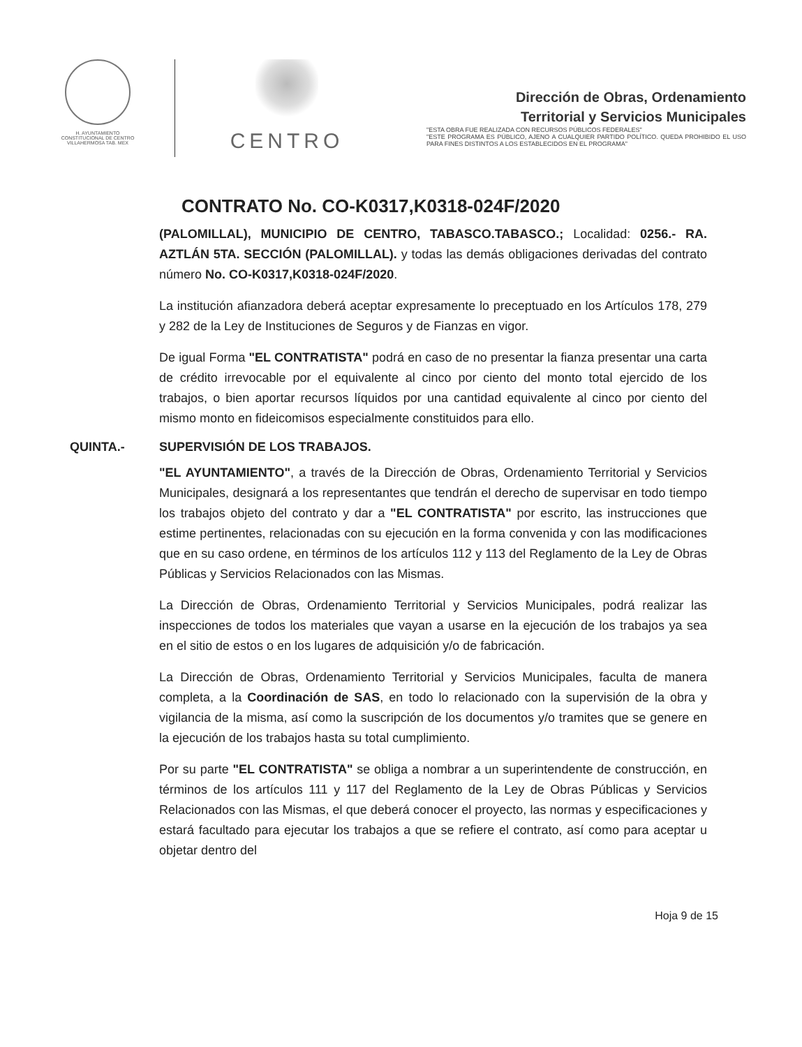H. AYUNTAMIENTO
CONSTITUCIONAL DE CENTRO
VILLAHERMOSA TAB. MEX
CENTRO
Dirección de Obras, Ordenamiento
Territorial y Servicios Municipales
"ESTA OBRA FUE REALIZADA CON RECURSOS PÚBLICOS FEDERALES"
"ESTE PROGRAMA ES PÚBLICO, AJENO A CUALQUIER PARTIDO POLÍTICO. QUEDA PROHIBIDO EL USO PARA FINES DISTINTOS A LOS ESTABLECIDOS EN EL PROGRAMA"
CONTRATO No. CO-K0317,K0318-024F/2020
(PALOMILLAL), MUNICIPIO DE CENTRO, TABASCO.TABASCO.; Localidad: 0256.- RA. AZTLÁN 5TA. SECCIÓN (PALOMILLAL). y todas las demás obligaciones derivadas del contrato número No. CO-K0317,K0318-024F/2020.
La institución afianzadora deberá aceptar expresamente lo preceptuado en los Artículos 178, 279 y 282 de la Ley de Instituciones de Seguros y de Fianzas en vigor.
De igual Forma "EL CONTRATISTA" podrá en caso de no presentar la fianza presentar una carta de crédito irrevocable por el equivalente al cinco por ciento del monto total ejercido de los trabajos, o bien aportar recursos líquidos por una cantidad equivalente al cinco por ciento del mismo monto en fideicomisos especialmente constituidos para ello.
QUINTA.- SUPERVISIÓN DE LOS TRABAJOS.
"EL AYUNTAMIENTO", a través de la Dirección de Obras, Ordenamiento Territorial y Servicios Municipales, designará a los representantes que tendrán el derecho de supervisar en todo tiempo los trabajos objeto del contrato y dar a "EL CONTRATISTA" por escrito, las instrucciones que estime pertinentes, relacionadas con su ejecución en la forma convenida y con las modificaciones que en su caso ordene, en términos de los artículos 112 y 113 del Reglamento de la Ley de Obras Públicas y Servicios Relacionados con las Mismas.
La Dirección de Obras, Ordenamiento Territorial y Servicios Municipales, podrá realizar las inspecciones de todos los materiales que vayan a usarse en la ejecución de los trabajos ya sea en el sitio de estos o en los lugares de adquisición y/o de fabricación.
La Dirección de Obras, Ordenamiento Territorial y Servicios Municipales, faculta de manera completa, a la Coordinación de SAS, en todo lo relacionado con la supervisión de la obra y vigilancia de la misma, así como la suscripción de los documentos y/o tramites que se genere en la ejecución de los trabajos hasta su total cumplimiento.
Por su parte "EL CONTRATISTA" se obliga a nombrar a un superintendente de construcción, en términos de los artículos 111 y 117 del Reglamento de la Ley de Obras Públicas y Servicios Relacionados con las Mismas, el que deberá conocer el proyecto, las normas y especificaciones y estará facultado para ejecutar los trabajos a que se refiere el contrato, así como para aceptar u objetar dentro del
Hoja 9 de 15